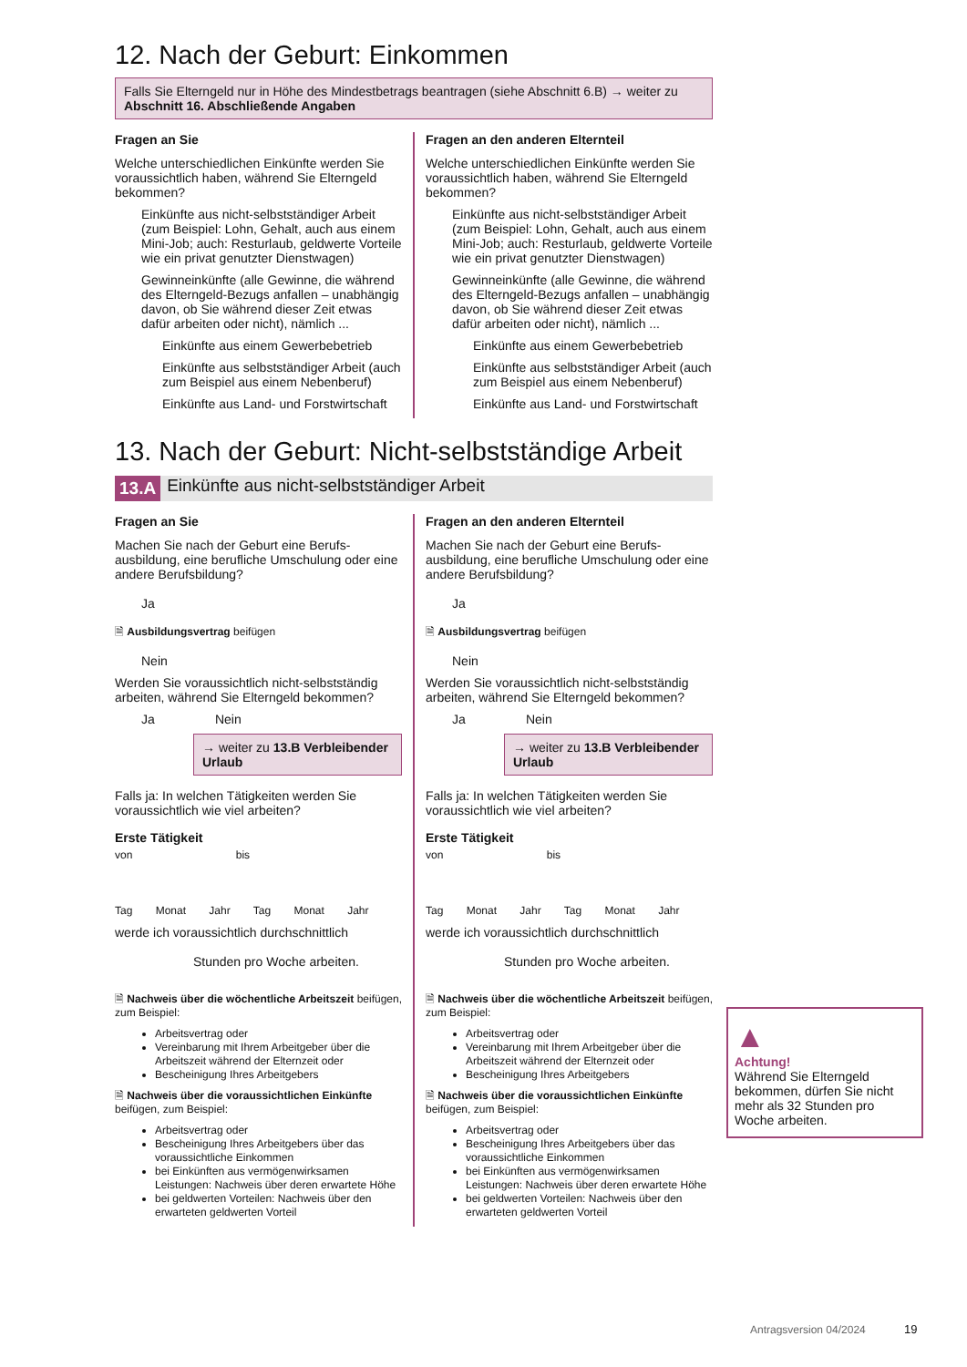12. Nach der Geburt: Einkommen
Falls Sie Elterngeld nur in Höhe des Mindestbetrags beantragen (siehe Abschnitt 6.B) → weiter zu Abschnitt 16. Abschließende Angaben
Fragen an Sie
Welche unterschiedlichen Einkünfte werden Sie voraussichtlich haben, während Sie Elterngeld bekommen?
Einkünfte aus nicht-selbstständiger Arbeit (zum Beispiel: Lohn, Gehalt, auch aus einem Mini-Job; auch: Resturlaub, geldwerte Vorteile wie ein privat genutzter Dienstwagen)
Gewinneinkünfte (alle Gewinne, die während des Elterngeld-Bezugs anfallen – unabhängig davon, ob Sie während dieser Zeit etwas dafür arbeiten oder nicht), nämlich ...
Einkünfte aus einem Gewerbebetrieb
Einkünfte aus selbstständiger Arbeit (auch zum Beispiel aus einem Nebenberuf)
Einkünfte aus Land- und Forstwirtschaft
Fragen an den anderen Elternteil
Welche unterschiedlichen Einkünfte werden Sie voraussichtlich haben, während Sie Elterngeld bekommen?
Einkünfte aus nicht-selbstständiger Arbeit (zum Beispiel: Lohn, Gehalt, auch aus einem Mini-Job; auch: Resturlaub, geldwerte Vorteile wie ein privat genutzter Dienstwagen)
Gewinneinkünfte (alle Gewinne, die während des Elterngeld-Bezugs anfallen – unabhängig davon, ob Sie während dieser Zeit etwas dafür arbeiten oder nicht), nämlich ...
Einkünfte aus einem Gewerbebetrieb
Einkünfte aus selbstständiger Arbeit (auch zum Beispiel aus einem Nebenberuf)
Einkünfte aus Land- und Forstwirtschaft
13. Nach der Geburt: Nicht-selbstständige Arbeit
13.A Einkünfte aus nicht-selbstständiger Arbeit
Fragen an Sie
Machen Sie nach der Geburt eine Berufs­ausbildung, eine berufliche Umschulung oder eine andere Berufsbildung?
Ja
🗎 Ausbildungsvertrag beifügen
Nein
Werden Sie voraussichtlich nicht-selbstständig arbeiten, während Sie Elterngeld bekommen?
Ja Nein
→ weiter zu 13.B Verbleibender Urlaub
Falls ja: In welchen Tätigkeiten werden Sie voraussichtlich wie viel arbeiten?
Erste Tätigkeit
von bis
Tag Monat Jahr Tag Monat Jahr
werde ich voraussichtlich durchschnittlich
Stunden pro Woche arbeiten.
🗎 Nachweis über die wöchentliche Arbeitszeit beifügen, zum Beispiel:
Arbeitsvertrag oder
Vereinbarung mit Ihrem Arbeitgeber über die Arbeitszeit während der Elternzeit oder
Bescheinigung Ihres Arbeitgebers
🗎 Nachweis über die voraussichtlichen Einkünfte beifügen, zum Beispiel:
Arbeitsvertrag oder
Bescheinigung Ihres Arbeitgebers über das voraussichtliche Einkommen
bei Einkünften aus vermögenwirksamen Leistungen: Nachweis über deren erwartete Höhe
bei geldwerten Vorteilen: Nachweis über den erwarteten geldwerten Vorteil
Fragen an den anderen Elternteil
Machen Sie nach der Geburt eine Berufs­ausbildung, eine berufliche Umschulung oder eine andere Berufsbildung?
Ja
🗎 Ausbildungsvertrag beifügen
Nein
Werden Sie voraussichtlich nicht-selbstständig arbeiten, während Sie Elterngeld bekommen?
Ja Nein
→ weiter zu 13.B Verbleibender Urlaub
Falls ja: In welchen Tätigkeiten werden Sie voraussichtlich wie viel arbeiten?
Erste Tätigkeit
von bis
Tag Monat Jahr Tag Monat Jahr
werde ich voraussichtlich durchschnittlich
Stunden pro Woche arbeiten.
🗎 Nachweis über die wöchentliche Arbeitszeit beifügen, zum Beispiel:
Arbeitsvertrag oder
Vereinbarung mit Ihrem Arbeitgeber über die Arbeitszeit während der Elternzeit oder
Bescheinigung Ihres Arbeitgebers
🗎 Nachweis über die voraussichtlichen Einkünfte beifügen, zum Beispiel:
Arbeitsvertrag oder
Bescheinigung Ihres Arbeitgebers über das voraussichtliche Einkommen
bei Einkünften aus vermögenwirksamen Leistungen: Nachweis über deren erwartete Höhe
bei geldwerten Vorteilen: Nachweis über den erwarteten geldwerten Vorteil
▲
Achtung!
Während Sie Elterngeld bekommen, dürfen Sie nicht mehr als 32 Stunden pro Woche arbeiten.
Antragsversion 04/2024 19